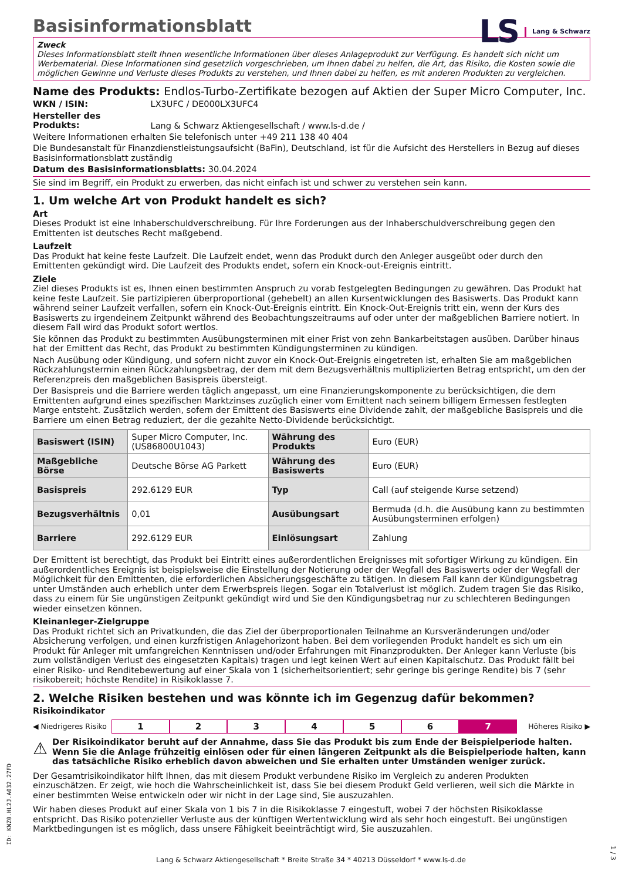Basisinformationsblatt
LS Lang & Schwarz
Zweck
Dieses Informationsblatt stellt Ihnen wesentliche Informationen über dieses Anlageprodukt zur Verfügung. Es handelt sich nicht um Werbematerial. Diese Informationen sind gesetzlich vorgeschrieben, um Ihnen dabei zu helfen, die Art, das Risiko, die Kosten sowie die möglichen Gewinne und Verluste dieses Produkts zu verstehen, und Ihnen dabei zu helfen, es mit anderen Produkten zu vergleichen.
Name des Produkts: Endlos-Turbo-Zertifikate bezogen auf Aktien der Super Micro Computer, Inc.
WKN / ISIN: LX3UFC / DE000LX3UFC4
Hersteller des Produkts: Lang & Schwarz Aktiengesellschaft / www.ls-d.de /
Weitere Informationen erhalten Sie telefonisch unter +49 211 138 40 404
Die Bundesanstalt für Finanzdienstleistungsaufsicht (BaFin), Deutschland, ist für die Aufsicht des Herstellers in Bezug auf dieses Basisinformationsblatt zuständig
Datum des Basisinformationsblatts: 30.04.2024
Sie sind im Begriff, ein Produkt zu erwerben, das nicht einfach ist und schwer zu verstehen sein kann.
1. Um welche Art von Produkt handelt es sich?
Art
Dieses Produkt ist eine Inhaberschuldverschreibung. Für Ihre Forderungen aus der Inhaberschuldverschreibung gegen den Emittenten ist deutsches Recht maßgebend.
Laufzeit
Das Produkt hat keine feste Laufzeit. Die Laufzeit endet, wenn das Produkt durch den Anleger ausgeübt oder durch den Emittenten gekündigt wird. Die Laufzeit des Produkts endet, sofern ein Knock-out-Ereignis eintritt.
Ziele
Ziel dieses Produkts ist es, Ihnen einen bestimmten Anspruch zu vorab festgelegten Bedingungen zu gewähren. Das Produkt hat keine feste Laufzeit. Sie partizipieren überproportional (gehebelt) an allen Kursentwicklungen des Basiswerts. Das Produkt kann während seiner Laufzeit verfallen, sofern ein Knock-Out-Ereignis eintritt. Ein Knock-Out-Ereignis tritt ein, wenn der Kurs des Basiswerts zu irgendeinem Zeitpunkt während des Beobachtungszeitraums auf oder unter der maßgeblichen Barriere notiert. In diesem Fall wird das Produkt sofort wertlos.
Sie können das Produkt zu bestimmten Ausübungsterminen mit einer Frist von zehn Bankarbeitstagen ausüben. Darüber hinaus hat der Emittent das Recht, das Produkt zu bestimmten Kündigungsterminen zu kündigen.
Nach Ausübung oder Kündigung, und sofern nicht zuvor ein Knock-Out-Ereignis eingetreten ist, erhalten Sie am maßgeblichen Rückzahlungstermin einen Rückzahlungsbetrag, der dem mit dem Bezugsverhältnis multiplizierten Betrag entspricht, um den der Referenzpreis den maßgeblichen Basispreis übersteigt.
Der Basispreis und die Barriere werden täglich angepasst, um eine Finanzierungskomponente zu berücksichtigen, die dem Emittenten aufgrund eines spezifischen Marktzinses zuzüglich einer vom Emittent nach seinem billigem Ermessen festlegten Marge entsteht. Zusätzlich werden, sofern der Emittent des Basiswerts eine Dividende zahlt, der maßgebliche Basispreis und die Barriere um einen Betrag reduziert, der die gezahlte Netto-Dividende berücksichtigt.
| Basiswert (ISIN) | Super Micro Computer, Inc. (US86800U1043) | Währung des Produkts | Euro (EUR) |
| Maßgebliche Börse | Deutsche Börse AG Parkett | Währung des Basiswerts | Euro (EUR) |
| Basispreis | 292.6129 EUR | Typ | Call (auf steigende Kurse setzend) |
| Bezugsverhältnis | 0,01 | Ausübungsart | Bermuda (d.h. die Ausübung kann zu bestimmten Ausübungsterminen erfolgen) |
| Barriere | 292.6129 EUR | Einlösungsart | Zahlung |
Der Emittent ist berechtigt, das Produkt bei Eintritt eines außerordentlichen Ereignisses mit sofortiger Wirkung zu kündigen. Ein außerordentliches Ereignis ist beispielsweise die Einstellung der Notierung oder der Wegfall des Basiswerts oder der Wegfall der Möglichkeit für den Emittenten, die erforderlichen Absicherungsgeschäfte zu tätigen. In diesem Fall kann der Kündigungsbetrag unter Umständen auch erheblich unter dem Erwerbspreis liegen. Sogar ein Totalverlust ist möglich. Zudem tragen Sie das Risiko, dass zu einem für Sie ungünstigen Zeitpunkt gekündigt wird und Sie den Kündigungsbetrag nur zu schlechteren Bedingungen wieder einsetzen können.
Kleinanleger-Zielgruppe
Das Produkt richtet sich an Privatkunden, die das Ziel der überproportionalen Teilnahme an Kursveränderungen und/oder Absicherung verfolgen, und einen kurzfristigen Anlagehorizont haben. Bei dem vorliegenden Produkt handelt es sich um ein Produkt für Anleger mit umfangreichen Kenntnissen und/oder Erfahrungen mit Finanzprodukten. Der Anleger kann Verluste (bis zum vollständigen Verlust des eingesetzten Kapitals) tragen und legt keinen Wert auf einen Kapitalschutz. Das Produkt fällt bei einer Risiko- und Renditebewertung auf einer Skala von 1 (sicherheitsorientiert; sehr geringe bis geringe Rendite) bis 7 (sehr risikobereit; höchste Rendite) in Risikoklasse 7.
2. Welche Risiken bestehen und was könnte ich im Gegenzug dafür bekommen?
Risikoindikator
◀ Niedrigeres Risiko
1 2 3 4 5 6 7
Höheres Risiko ▶
⚠ Der Risikoindikator beruht auf der Annahme, dass Sie das Produkt bis zum Ende der Beispielperiode halten. Wenn Sie die Anlage frühzeitig einlösen oder für einen längeren Zeitpunkt als die Beispielperiode halten, kann das tatsächliche Risiko erheblich davon abweichen und Sie erhalten unter Umständen weniger zurück.
Der Gesamtrisikoindikator hilft Ihnen, das mit diesem Produkt verbundene Risiko im Vergleich zu anderen Produkten einzuschätzen. Er zeigt, wie hoch die Wahrscheinlichkeit ist, dass Sie bei diesem Produkt Geld verlieren, weil sich die Märkte in einer bestimmten Weise entwickeln oder wir nicht in der Lage sind, Sie auszuzahlen.
Wir haben dieses Produkt auf einer Skala von 1 bis 7 in die Risikoklasse 7 eingestuft, wobei 7 der höchsten Risikoklasse entspricht. Das Risiko potenzieller Verluste aus der künftigen Wertentwicklung wird als sehr hoch eingestuft. Bei ungünstigen Marktbedingungen ist es möglich, dass unsere Fähigkeit beeinträchtigt wird, Sie auszuzahlen.
ID: KNZ0.HL2J.A032.27FD
Lang & Schwarz Aktiengesellschaft * Breite Straße 34 * 40213 Düsseldorf * www.ls-d.de
1 / 3